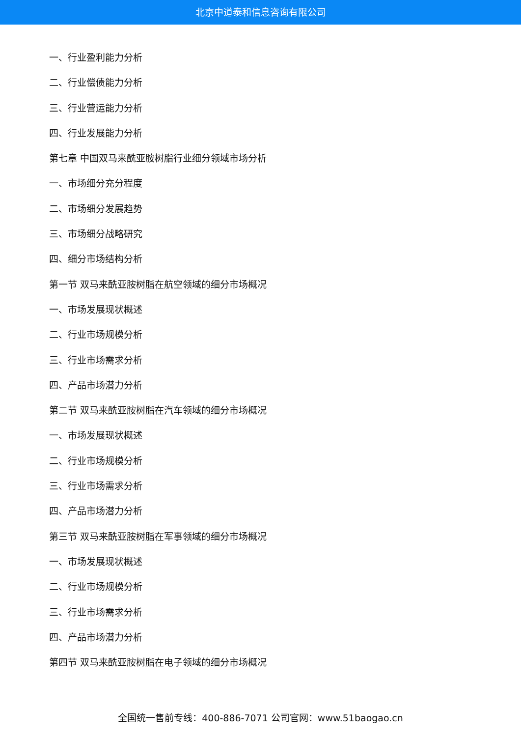北京中道泰和信息咨询有限公司
一、行业盈利能力分析
二、行业偿债能力分析
三、行业营运能力分析
四、行业发展能力分析
第七章 中国双马来酰亚胺树脂行业细分领域市场分析
一、市场细分充分程度
二、市场细分发展趋势
三、市场细分战略研究
四、细分市场结构分析
第一节 双马来酰亚胺树脂在航空领域的细分市场概况
一、市场发展现状概述
二、行业市场规模分析
三、行业市场需求分析
四、产品市场潜力分析
第二节 双马来酰亚胺树脂在汽车领域的细分市场概况
一、市场发展现状概述
二、行业市场规模分析
三、行业市场需求分析
四、产品市场潜力分析
第三节 双马来酰亚胺树脂在军事领域的细分市场概况
一、市场发展现状概述
二、行业市场规模分析
三、行业市场需求分析
四、产品市场潜力分析
第四节 双马来酰亚胺树脂在电子领域的细分市场概况
全国统一售前专线：400-886-7071 公司官网：www.51baogao.cn